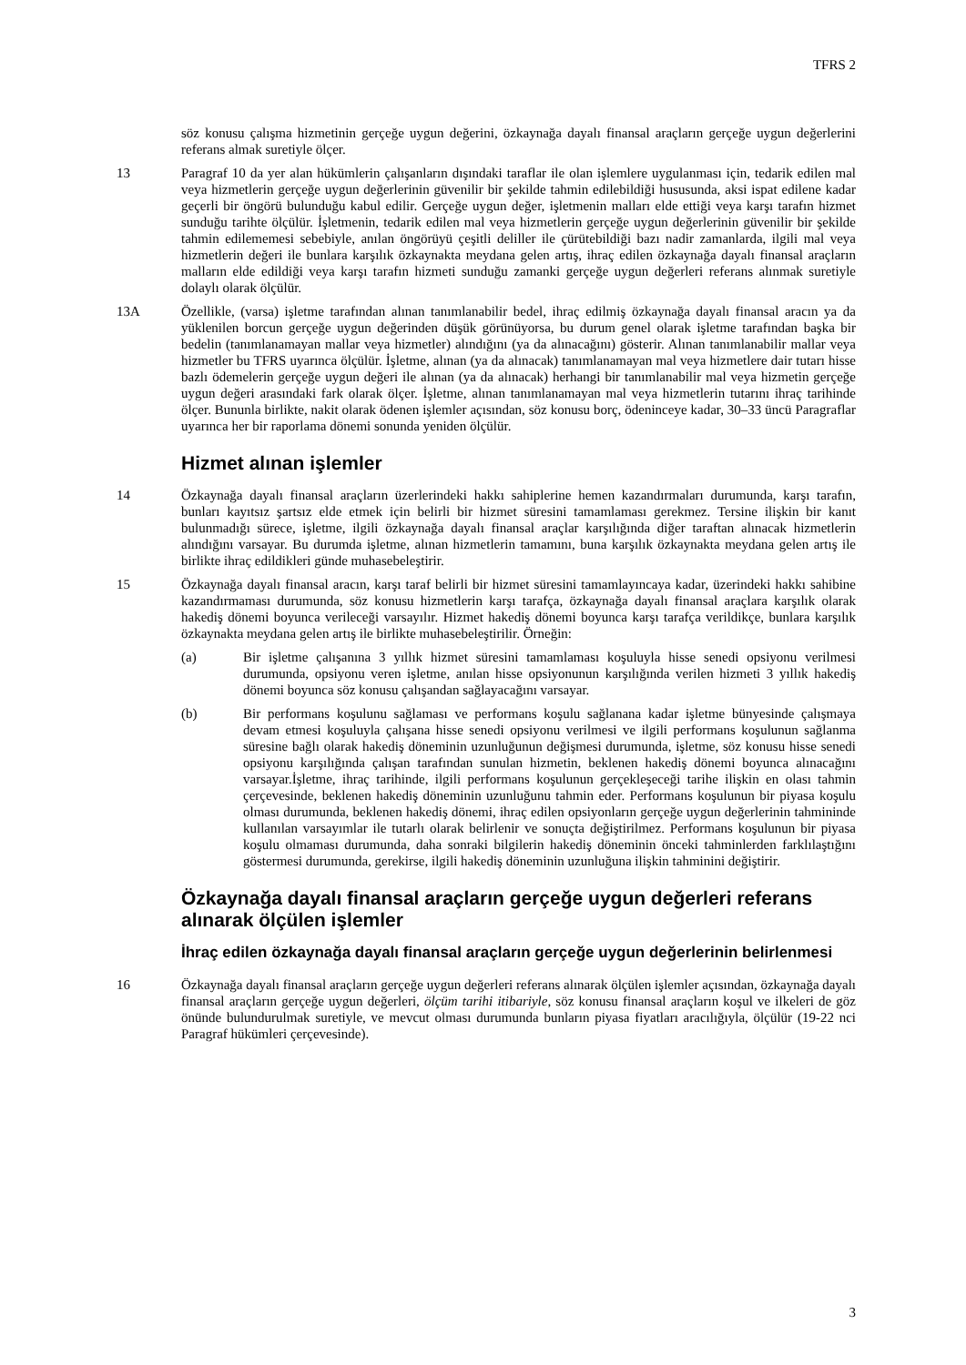TFRS 2
söz konusu çalışma hizmetinin gerçeğe uygun değerini, özkaynağa dayalı finansal araçların gerçeğe uygun değerlerini referans almak suretiyle ölçer.
13 Paragraf 10 da yer alan hükümlerin çalışanların dışındaki taraflar ile olan işlemlere uygulanması için, tedarik edilen mal veya hizmetlerin gerçeğe uygun değerlerinin güvenilir bir şekilde tahmin edilebildiği hususunda, aksi ispat edilene kadar geçerli bir öngörü bulunduğu kabul edilir. Gerçeğe uygun değer, işletmenin malları elde ettiği veya karşı tarafın hizmet sunduğu tarihte ölçülür. İşletmenin, tedarik edilen mal veya hizmetlerin gerçeğe uygun değerlerinin güvenilir bir şekilde tahmin edilememesi sebebiyle, anılan öngörüyü çeşitli deliller ile çürütebildiği bazı nadir zamanlarda, ilgili mal veya hizmetlerin değeri ile bunlara karşılık özkaynakta meydana gelen artış, ihraç edilen özkaynağa dayalı finansal araçların malların elde edildiği veya karşı tarafın hizmeti sunduğu zamanki gerçeğe uygun değerleri referans alınmak suretiyle dolaylı olarak ölçülür.
13A Özellikle, (varsa) işletme tarafından alınan tanımlanabilir bedel, ihraç edilmiş özkaynağa dayalı finansal aracın ya da yüklenilen borcun gerçeğe uygun değerinden düşük görünüyorsa, bu durum genel olarak işletme tarafından başka bir bedelin (tanımlanamayan mallar veya hizmetler) alındığını (ya da alınacağını) gösterir. Alınan tanımlanabilir mallar veya hizmetler bu TFRS uyarınca ölçülür. İşletme, alınan (ya da alınacak) tanımlanamayan mal veya hizmetlere dair tutarı hisse bazlı ödemelerin gerçeğe uygun değeri ile alınan (ya da alınacak) herhangi bir tanımlanabilir mal veya hizmetin gerçeğe uygun değeri arasındaki fark olarak ölçer. İşletme, alınan tanımlanamayan mal veya hizmetlerin tutarını ihraç tarihinde ölçer. Bununla birlikte, nakit olarak ödenen işlemler açısından, söz konusu borç, ödeninceye kadar, 30–33 üncü Paragraflar uyarınca her bir raporlama dönemi sonunda yeniden ölçülür.
Hizmet alınan işlemler
14 Özkaynağa dayalı finansal araçların üzerlerindeki hakkı sahiplerine hemen kazandırmaları durumunda, karşı tarafın, bunları kayıtsız şartsız elde etmek için belirli bir hizmet süresini tamamlaması gerekmez. Tersine ilişkin bir kanıt bulunmadığı sürece, işletme, ilgili özkaynağa dayalı finansal araçlar karşılığında diğer taraftan alınacak hizmetlerin alındığını varsayar. Bu durumda işletme, alınan hizmetlerin tamamını, buna karşılık özkaynakta meydana gelen artış ile birlikte ihraç edildikleri günde muhasebeleştirir.
15 Özkaynağa dayalı finansal aracın, karşı taraf belirli bir hizmet süresini tamamlayıncaya kadar, üzerindeki hakkı sahibine kazandırmaması durumunda, söz konusu hizmetlerin karşı tarafça, özkaynağa dayalı finansal araçlara karşılık olarak hakediş dönemi boyunca verileceği varsayılır. Hizmet hakediş dönemi boyunca karşı tarafça verildikçe, bunlara karşılık özkaynakta meydana gelen artış ile birlikte muhasebeleştirilir. Örneğin:
(a) Bir işletme çalışanına 3 yıllık hizmet süresini tamamlaması koşuluyla hisse senedi opsiyonu verilmesi durumunda, opsiyonu veren işletme, anılan hisse opsiyonunun karşılığında verilen hizmeti 3 yıllık hakediş dönemi boyunca söz konusu çalışandan sağlayacağını varsayar.
(b) Bir performans koşulunu sağlaması ve performans koşulu sağlanana kadar işletme bünyesinde çalışmaya devam etmesi koşuluyla çalışana hisse senedi opsiyonu verilmesi ve ilgili performans koşulunun sağlanma süresine bağlı olarak hakediş döneminin uzunluğunun değişmesi durumunda, işletme, söz konusu hisse senedi opsiyonu karşılığında çalışan tarafından sunulan hizmetin, beklenen hakediş dönemi boyunca alınacağını varsayar.İşletme, ihraç tarihinde, ilgili performans koşulunun gerçekleşeceği tarihe ilişkin en olası tahmin çerçevesinde, beklenen hakediş döneminin uzunluğunu tahmin eder. Performans koşulunun bir piyasa koşulu olması durumunda, beklenen hakediş dönemi, ihraç edilen opsiyonların gerçeğe uygun değerlerinin tahmininde kullanılan varsayımlar ile tutarlı olarak belirlenir ve sonuçta değiştirilmez. Performans koşulunun bir piyasa koşulu olmaması durumunda, daha sonraki bilgilerin hakediş döneminin önceki tahminlerden farklılaştığını göstermesi durumunda, gerekirse, ilgili hakediş döneminin uzunluğuna ilişkin tahminini değiştirir.
Özkaynağa dayalı finansal araçların gerçeğe uygun değerleri referans alınarak ölçülen işlemler
İhraç edilen özkaynağa dayalı finansal araçların gerçeğe uygun değerlerinin belirlenmesi
16 Özkaynağa dayalı finansal araçların gerçeğe uygun değerleri referans alınarak ölçülen işlemler açısından, özkaynağa dayalı finansal araçların gerçeğe uygun değerleri, ölçüm tarihi itibariyle, söz konusu finansal araçların koşul ve ilkeleri de göz önünde bulundurulmak suretiyle, ve mevcut olması durumunda bunların piyasa fiyatları aracılığıyla, ölçülür (19-22 nci Paragraf hükümleri çerçevesinde).
3